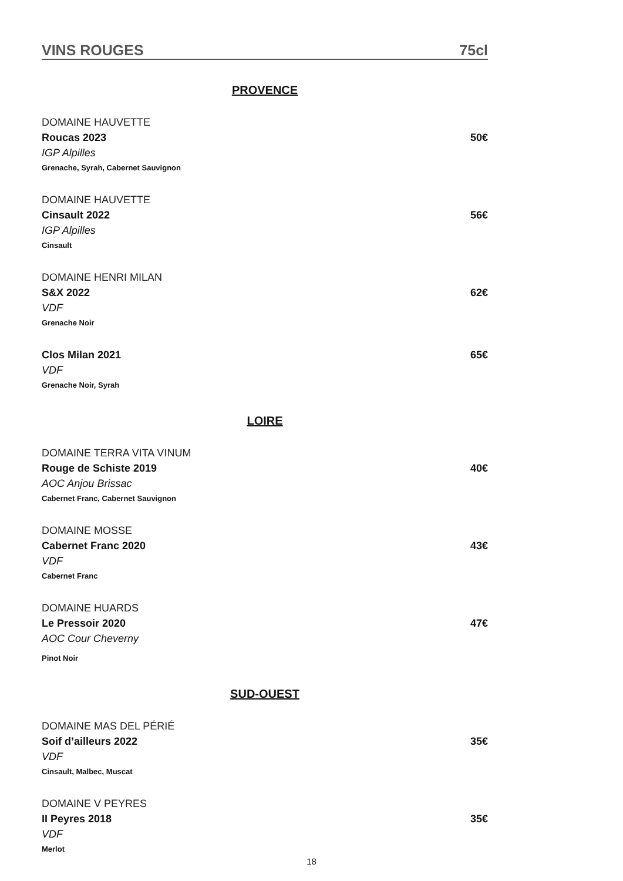VINS ROUGES 75cl
PROVENCE
DOMAINE HAUVETTE
Roucas 2023 50€
IGP Alpilles
Grenache, Syrah, Cabernet Sauvignon
DOMAINE HAUVETTE
Cinsault 2022 56€
IGP Alpilles
Cinsault
DOMAINE HENRI MILAN
S&X 2022 62€
VDF
Grenache Noir
Clos Milan 2021 65€
VDF
Grenache Noir, Syrah
LOIRE
DOMAINE TERRA VITA VINUM
Rouge de Schiste 2019 40€
AOC Anjou Brissac
Cabernet Franc, Cabernet Sauvignon
DOMAINE MOSSE
Cabernet Franc 2020 43€
VDF
Cabernet Franc
DOMAINE HUARDS
Le Pressoir 2020 47€
AOC Cour Cheverny
Pinot Noir
SUD-OUEST
DOMAINE MAS DEL PÉRIÉ
Soif d’ailleurs 2022 35€
VDF
Cinsault, Malbec, Muscat
DOMAINE V PEYRES
II Peyres 2018 35€
VDF
Merlot
18